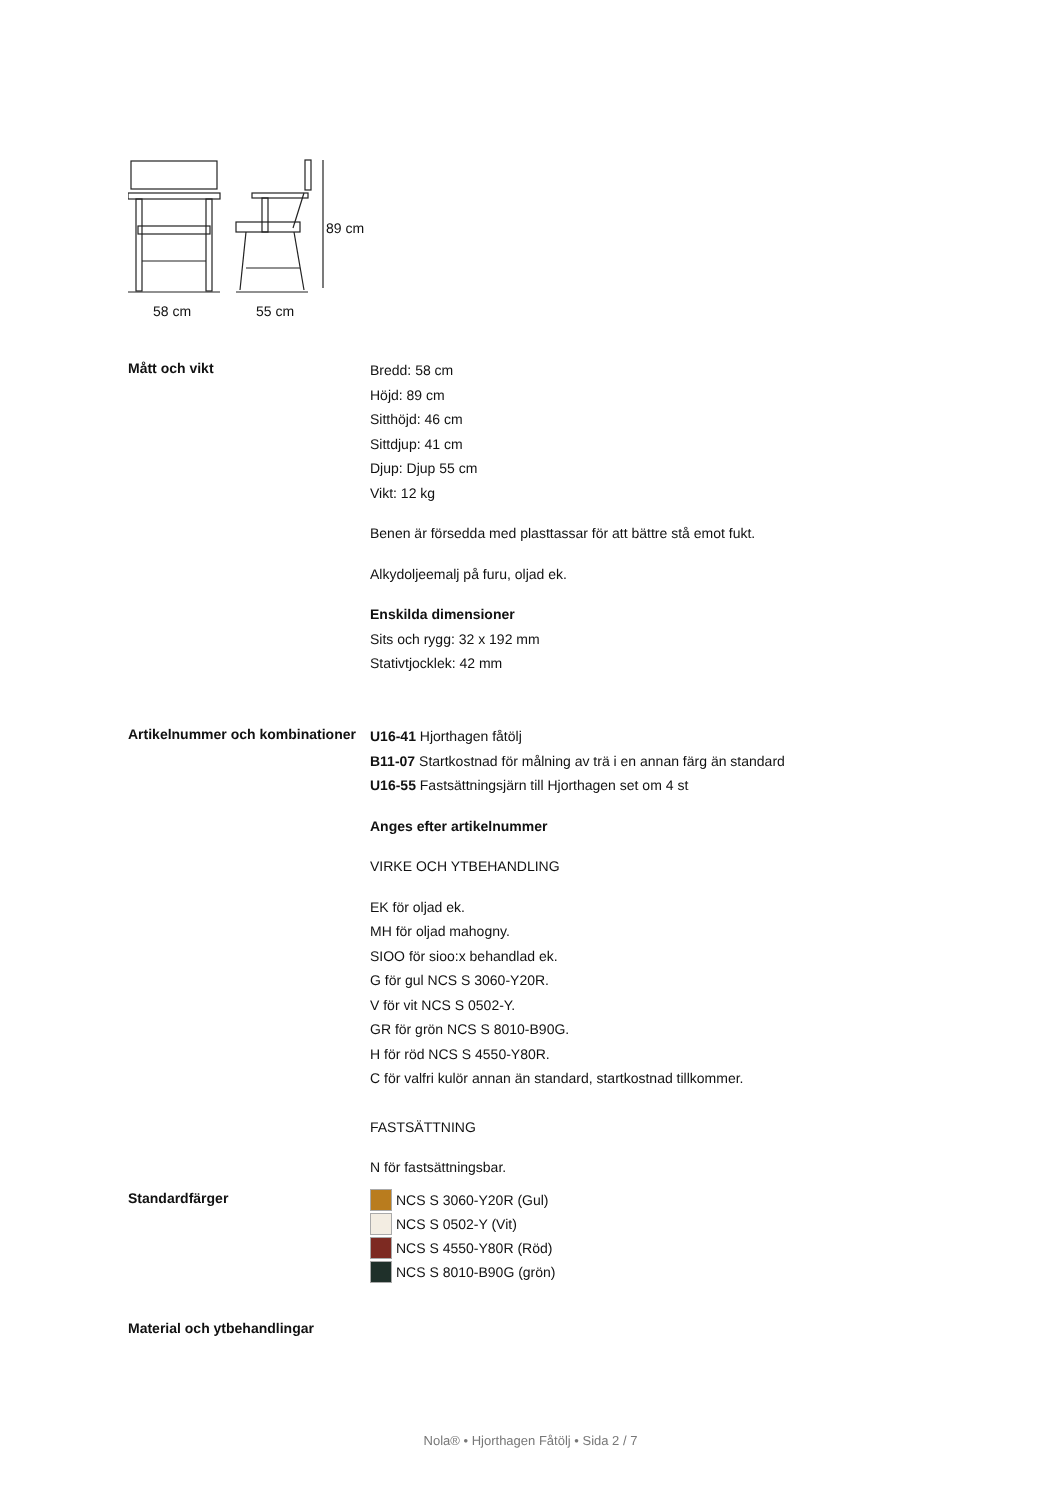89 cm
58 cm 55 cm
Mått och vikt
Bredd: 58 cm
Höjd: 89 cm
Sitthöjd: 46 cm
Sittdjup: 41 cm
Djup: Djup 55 cm
Vikt: 12 kg
Benen är försedda med plasttassar för att bättre stå emot fukt.
Alkydoljeemalj på furu, oljad ek.
Enskilda dimensioner
Sits och rygg: 32 x 192 mm
Stativtjocklek: 42 mm
Artikelnummer och kombinationer
U16-41 Hjorthagen fåtölj
B11-07 Startkostnad för målning av trä i en annan färg än standard
U16-55 Fastsättningsjärn till Hjorthagen set om 4 st
Anges efter artikelnummer
VIRKE OCH YTBEHANDLING
EK för oljad ek.
MH för oljad mahogny.
SIOO för sioo:x behandlad ek.
G för gul NCS S 3060-Y20R.
V för vit NCS S 0502-Y.
GR för grön NCS S 8010-B90G.
H för röd NCS S 4550-Y80R.
C för valfri kulör annan än standard, startkostnad tillkommer.
FASTSÄTTNING
N för fastsättningsbar.
Standardfärger
NCS S 3060-Y20R (Gul)
NCS S 0502-Y (Vit)
NCS S 4550-Y80R (Röd)
NCS S 8010-B90G (grön)
Material och ytbehandlingar
Nola® • Hjorthagen Fåtölj • Sida 2 / 7